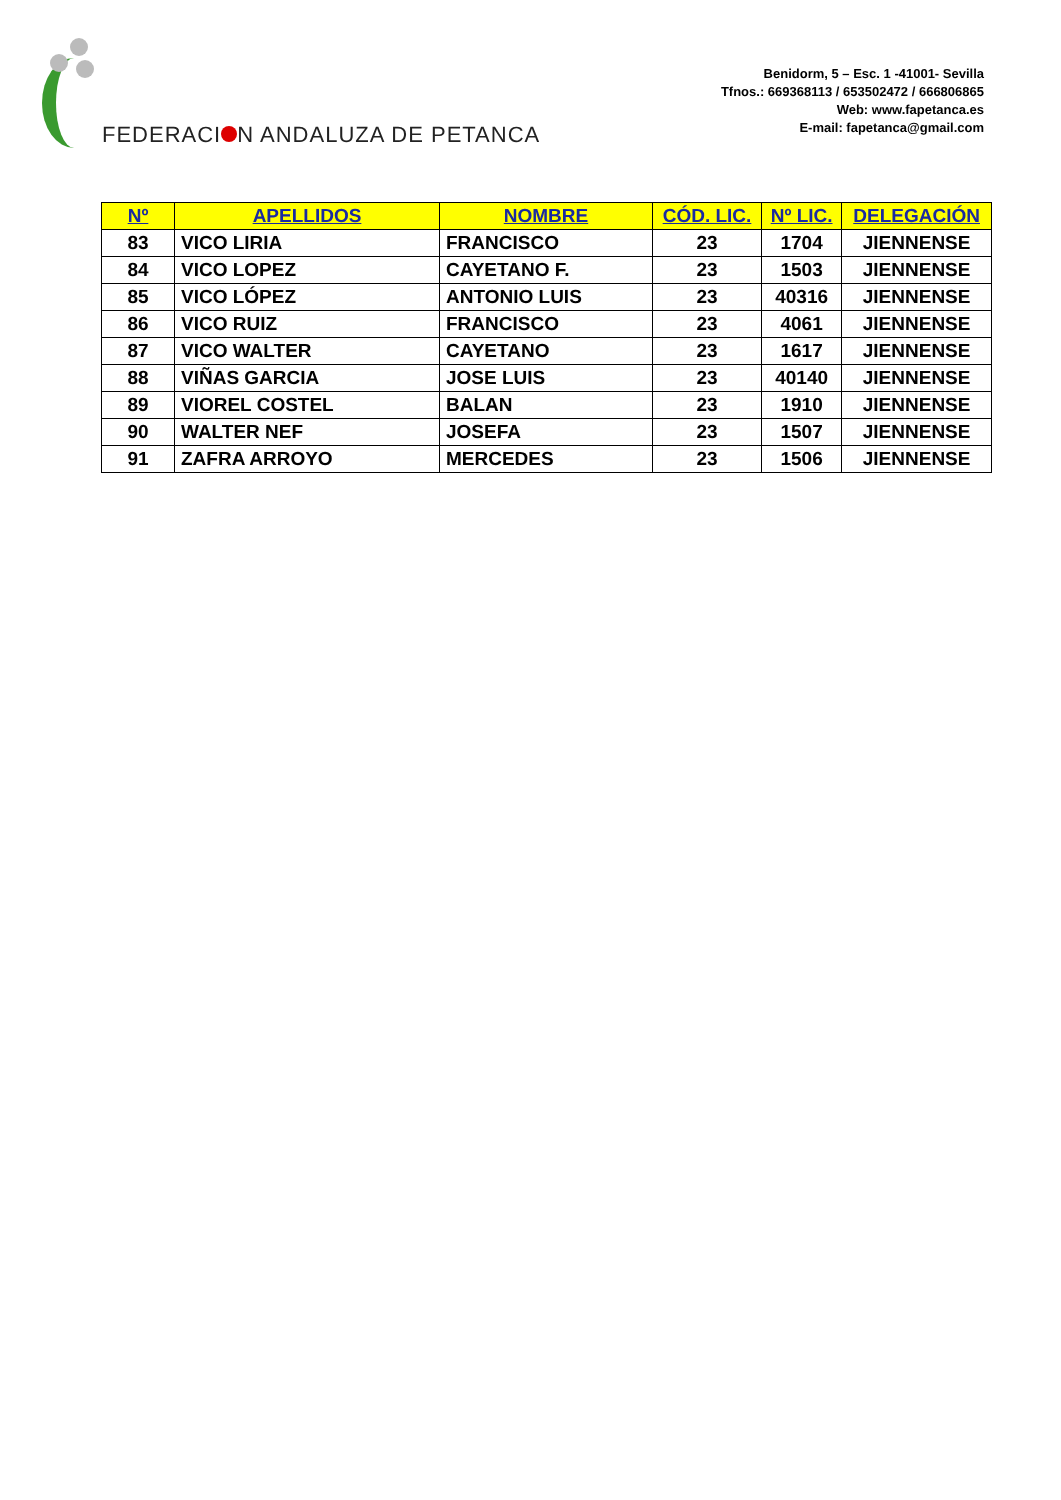FEDERACI N ANDALUZA DE PETANCA
Benidorm, 5 – Esc. 1 -41001- Sevilla
Tfnos.: 669368113 / 653502472 / 666806865
Web: www.fapetanca.es
E-mail: fapetanca@gmail.com
| Nº | APELLIDOS | NOMBRE | CÓD. LIC. | Nº LIC. | DELEGACIÓN |
| --- | --- | --- | --- | --- | --- |
| 83 | VICO LIRIA | FRANCISCO | 23 | 1704 | JIENNENSE |
| 84 | VICO LOPEZ | CAYETANO F. | 23 | 1503 | JIENNENSE |
| 85 | VICO LÓPEZ | ANTONIO LUIS | 23 | 40316 | JIENNENSE |
| 86 | VICO RUIZ | FRANCISCO | 23 | 4061 | JIENNENSE |
| 87 | VICO WALTER | CAYETANO | 23 | 1617 | JIENNENSE |
| 88 | VIÑAS GARCIA | JOSE LUIS | 23 | 40140 | JIENNENSE |
| 89 | VIOREL COSTEL | BALAN | 23 | 1910 | JIENNENSE |
| 90 | WALTER NEF | JOSEFA | 23 | 1507 | JIENNENSE |
| 91 | ZAFRA ARROYO | MERCEDES | 23 | 1506 | JIENNENSE |